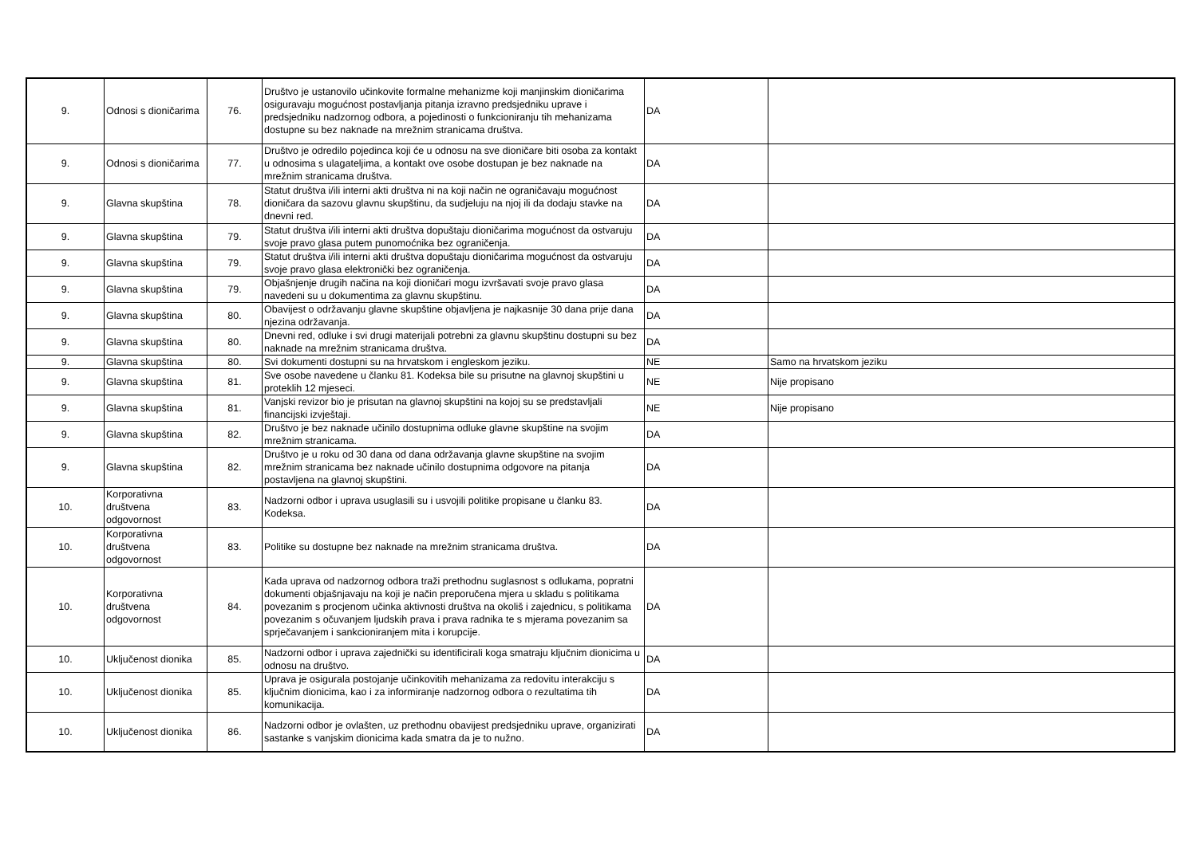| 9. | Odnosi s dioničarima | 76. | Društvo je ustanovilo učinkovite formalne mehanizme koji manjinskim dioničarima osiguravaju mogućnost postavljanja pitanja izravno predsjedniku uprave i predsjedniku nadzornog odbora, a pojedinosti o funkcioniranju tih mehanizama dostupne su bez naknade na mrežnim stranicama društva. | DA | |
| 9. | Odnosi s dioničarima | 77. | Društvo je odredilo pojedinca koji će u odnosu na sve dioničare biti osoba za kontakt u odnosima s ulagateljima, a kontakt ove osobe dostupan je bez naknade na mrežnim stranicama društva. | DA | |
| 9. | Glavna skupština | 78. | Statut društva i/ili interni akti društva ni na koji način ne ograničavaju mogućnost dioničara da sazovu glavnu skupštinu, da sudjeluju na njoj ili da dodaju stavke na dnevni red. | DA | |
| 9. | Glavna skupština | 79. | Statut društva i/ili interni akti društva dopuštaju dioničarima mogućnost da ostvaruju svoje pravo glasa putem punomoćnika bez ograničenja. | DA | |
| 9. | Glavna skupština | 79. | Statut društva i/ili interni akti društva dopuštaju dioničarima mogućnost da ostvaruju svoje pravo glasa elektronički bez ograničenja. | DA | |
| 9. | Glavna skupština | 79. | Objašnjenje drugih načina na koji dioničari mogu izvršavati svoje pravo glasa navedeni su u dokumentima za glavnu skupštinu. | DA | |
| 9. | Glavna skupština | 80. | Obavijest o održavanju glavne skupštine objavljena je najkasnije 30 dana prije dana njezina održavanja. | DA | |
| 9. | Glavna skupština | 80. | Dnevni red, odluke i svi drugi materijali potrebni za glavnu skupštinu dostupni su bez naknade na mrežnim stranicama društva. | DA | |
| 9. | Glavna skupština | 80. | Svi dokumenti dostupni su na hrvatskom i engleskom jeziku. | NE | Samo na hrvatskom jeziku |
| 9. | Glavna skupština | 81. | Sve osobe navedene u članku 81. Kodeksa bile su prisutne na glavnoj skupštini u proteklih 12 mjeseci. | NE | Nije propisano |
| 9. | Glavna skupština | 81. | Vanjski revizor bio je prisutan na glavnoj skupštini na kojoj su se predstavljali financijski izvještaji. | NE | Nije propisano |
| 9. | Glavna skupština | 82. | Društvo je bez naknade učinilo dostupnima odluke glavne skupštine na svojim mrežnim stranicama. | DA | |
| 9. | Glavna skupština | 82. | Društvo je u roku od 30 dana od dana održavanja glavne skupštine na svojim mrežnim stranicama bez naknade učinilo dostupnima odgovore na pitanja postavljena na glavnoj skupštini. | DA | |
| 10. | Korporativna društvena odgovornost | 83. | Nadzorni odbor i uprava usuglasili su i usvojili politike propisane u članku 83. Kodeksa. | DA | |
| 10. | Korporativna društvena odgovornost | 83. | Politike su dostupne bez naknade na mrežnim stranicama društva. | DA | |
| 10. | Korporativna društvena odgovornost | 84. | Kada uprava od nadzornog odbora traži prethodnu suglasnost s odlukama, popratni dokumenti objašnjavaju na koji je način preporučena mjera u skladu s politikama povezanim s procjenom učinka aktivnosti društva na okoliš i zajednicu, s politikama povezanim s očuvanjem ljudskih prava i prava radnika te s mjerama povezanim sa sprječavanjem i sankcioniranjem mita i korupcije. | DA | |
| 10. | Uključenost dionika | 85. | Nadzorni odbor i uprava zajednički su identificirali koga smatraju ključnim dionicima u odnosu na društvo. | DA | |
| 10. | Uključenost dionika | 85. | Uprava je osigurala postojanje učinkovitih mehanizama za redovitu interakciju s ključnim dionicima, kao i za informiranje nadzornog odbora o rezultatima tih komunikacija. | DA | |
| 10. | Uključenost dionika | 86. | Nadzorni odbor je ovlašten, uz prethodnu obavijest predsjedniku uprave, organizirati sastanke s vanjskim dionicima kada smatra da je to nužno. | DA | |